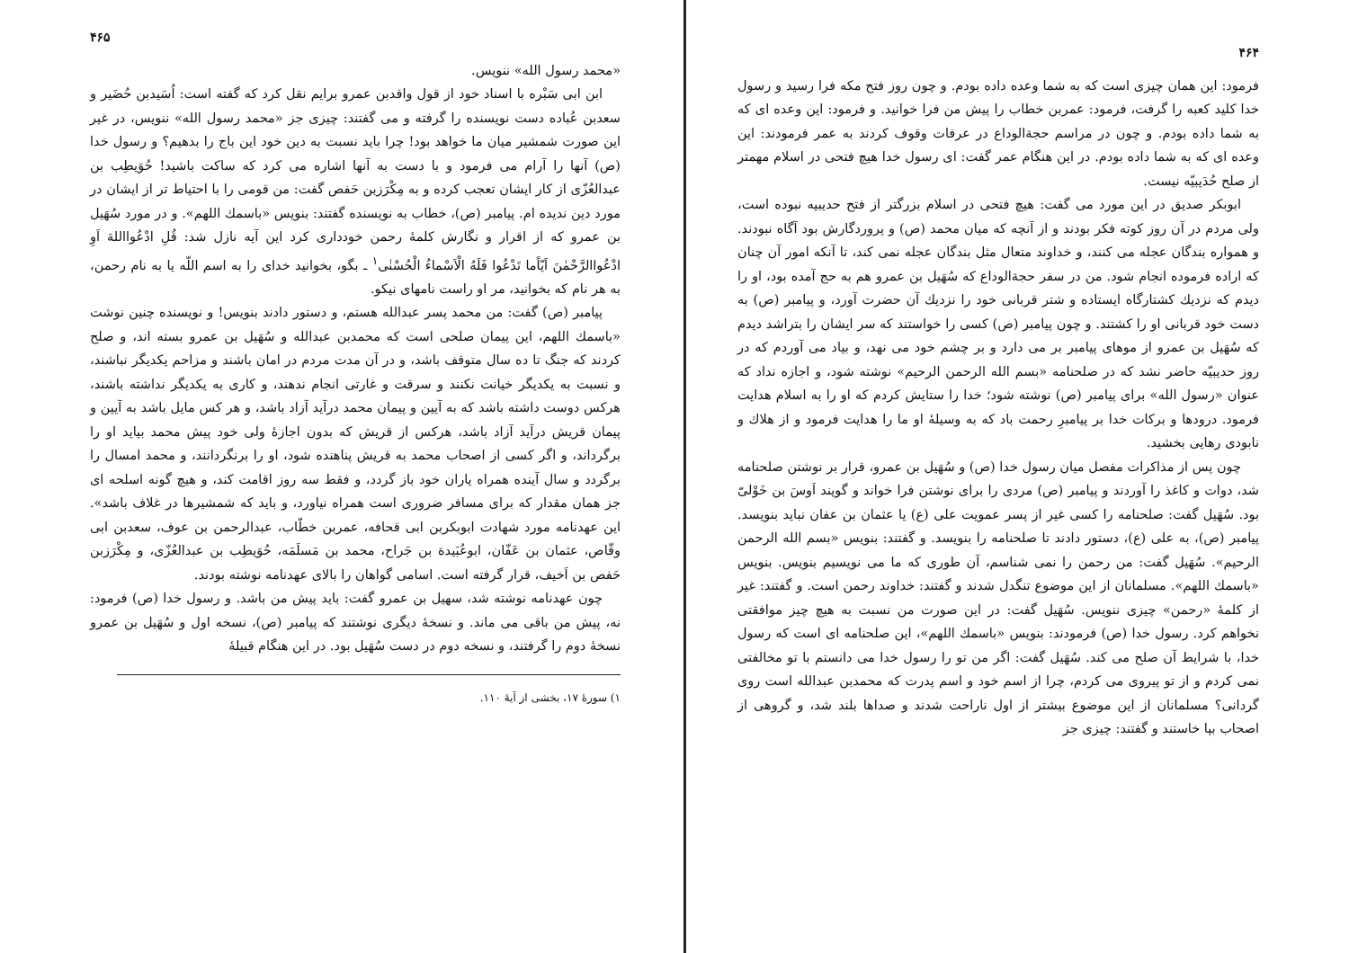۴۶۴
فرمود: این همان چیزی است که به شما وعده داده بودم. و چون روز فتح مکه فرا رسید و رسول خدا کلید کعبه را گرفت، فرمود: عمربن خطاب را پیش من فرا خوانید. و فرمود: این وعده ای که به شما داده بودم. و چون در مراسم حجةالوداع در عرفات وقوف کردند به عمر فرمودند: این وعده ای که به شما داده بودم. در این هنگام عمر گفت: ای رسول خدا هیچ فتحی در اسلام مهمتر از صلح حُدَیبیّه نیست.
ابوبکر صدیق در این مورد می گفت: هیچ فتحی در اسلام بزرگتر از فتح حدیبیه نبوده است، ولی مردم در آن روز کوته فکر بودند و از آنچه که میان محمد (ص) و پروردگارش بود آگاه نبودند. و همواره بندگان عجله می کنند، و خداوند متعال مثل بندگان عجله نمی کند، تا آنکه امور آن چنان که اراده فرموده انجام شود. من در سفر حجةالوداع که سُهَیل بن عمرو هم به حج آمده بود، او را دیدم که نزدیك کشتارگاه ایستاده و شتر قربانی خود را نزدیك آن حضرت آورد، و پیامبر (ص) به دست خود قربانی او را کشتند. و چون پیامبر (ص) کسی را خواستند که سر ایشان را بتراشد دیدم که سُهَیل بن عمرو از موهای پیامبر بر می دارد و بر چشم خود می نهد، و بیاد می آوردم که در روز حدیبیّه حاضر نشد که در صلحنامه «بسم الله الرحمن الرحیم» نوشته شود، و اجازه نداد که عنوان «رسول الله» برای پیامبر (ص) نوشته شود؛ خدا را ستایش کردم که او را به اسلام هدایت فرمود. درودها و برکات خدا بر پیامبرِ رحمت باد که به وسیلهٔ او ما را هدایت فرمود و از هلاك و نابودی رهایی بخشید.
چون پس از مذاکرات مفصل میان رسول خدا (ص) و سُهَیل بن عمرو، قرار بر نوشتن صلحنامه شد، دوات و کاغذ را آوردند و پیامبر (ص) مردی را برای نوشتن فرا خواند و گویند اَوسَ بن خَوْلیّ بود. سُهَیل گفت: صلحنامه را کسی غیر از پسر عمویت علی (ع) یا عثمان بن عفان نباید بنویسد. پیامبر (ص)، به علی (ع)، دستور دادند تا صلحنامه را بنویسد. و گفتند: بنویس «بسم الله الرحمن الرحیم». سُهَیل گفت: من رحمن را نمی شناسم، آن طوری که ما می نویسیم بنویس. بنویس «باسمك اللهم». مسلمانان از این موضوع تنگدل شدند و گفتند: خداوند رحمن است. و گفتند: غیر از کلمهٔ «رحمن» چیزی ننویس. سُهَیل گفت: در این صورت من نسبت به هیچ چیز موافقتی نخواهم کرد. رسول خدا (ص) فرمودند: بنویس «باسمك اللهم»، این صلحنامه ای است که رسول خدا، با شرایط آن صلح می کند. سُهَیل گفت: اگر من تو را رسول خدا می دانستم با تو مخالفتی نمی کردم و از تو پیروی می کردم، چرا از اسم خود و اسم پدرت که محمدبن عبدالله است روی گردانی؟ مسلمانان از این موضوع بیشتر از اول ناراحت شدند و صداها بلند شد، و گروهی از اصحاب بپا خاستند و گفتند: چیزی جز
۴۶۵
«محمد رسول الله» ننویس.
ابن ابی سَبْره با اسناد خود از قول واقدبن عمرو برایم نقل کرد که گفته است: اُسَیدبن حُضَیر و سعدبن عُباده دست نویسنده را گرفته و می گفتند: چیزی جز «محمد رسول الله» ننویس، در غیر این صورت شمشیر میان ما خواهد بود! چرا باید نسبت به دین خود این باج را بدهیم؟ و رسول خدا (ص) آنها را آرام می فرمود و با دست به آنها اشاره می کرد که ساکت باشید! حُوَیطِب بن عبدالعُزّی از کار ایشان تعجب کرده و به مِکْرَزبن حَفص گفت: من قومی را با احتیاط تر از ایشان در مورد دین ندیده ام. پیامبر (ص)، خطاب به نویسنده گفتند: بنویس «باسمك اللهم». و در مورد سُهَیل بن عمرو که از اقرار و نگارش کلمهٔ رحمن خودداری کرد این آیه نازل شد: قُلِ ادْعُوااللهَ اَوِ ادْعُواالرَّحْمٰنَ اَیّاًما تَدْعُوا فَلَهُ الْاَسْماءُ الْحُسْنٰی<sup>۱</sup> ـ بگو، بخوانید خدای را به اسم اللّه یا به نام رحمن، به هر نام که بخوانید، مر او راست نامهای نیکو.
پیامبر (ص) گفت: من محمد پسر عبدالله هستم، و دستور دادند بنویس! و نویسنده چنین نوشت «باسمك اللهم، این پیمان صلحی است که محمدبن عبدالله و سُهَیل بن عمرو بسته اند، و صلح کردند که جنگ تا ده سال متوقف باشد، و در آن مدت مردم در امان باشند و مزاحم یکدیگر نباشند، و نسبت به یکدیگر خیانت نکنند و سرقت و غارتی انجام ندهند، و کاری به یکدیگر نداشته باشند، هرکس دوست داشته باشد که به آیین و پیمان محمد درآید آزاد باشد، و هر کس مایل باشد به آیین و پیمان قریش درآید آزاد باشد، هرکس از قریش که بدون اجازهٔ ولی خود پیش محمد بیاید او را برگرداند، و اگر کسی از اصحاب محمد به قریش پناهنده شود، او را برنگردانند، و محمد امسال را برگردد و سال آینده همراه یاران خود باز گردد، و فقط سه روز اقامت کند، و هیچ گونه اسلحه ای جز همان مقدار که برای مسافر ضروری است همراه نیاورد، و باید که شمشیرها در غلاف باشد». این عهدنامه مورد شهادت ابوبکربن ابی قحافه، عمربن خطّاب، عبدالرحمن بن عوف، سعدبن ابی وقّاص، عثمان بن عَفّان، ابوعُبَیدة بن جَراح، محمد بن مَسلَمَه، حُوَیطِب بن عبدالعُزّی، و مِکْرَزبن حَفص بن اَخیف، قرار گرفته است. اسامی گواهان را بالای عهدنامه نوشته بودند.
چون عهدنامه نوشته شد، سهیل بن عمرو گفت: باید پیش من باشد. و رسول خدا (ص) فرمود: نه، پیش من باقی می ماند. و نسخهٔ دیگری نوشتند که پیامبر (ص)، نسخه اول و سُهَیل بن عمرو نسخهٔ دوم را گرفتند، و نسخه دوم در دست سُهَیل بود. در این هنگام قبیلهٔ
۱) سورهٔ ۱۷، بخشی از آیهٔ ۱۱۰.